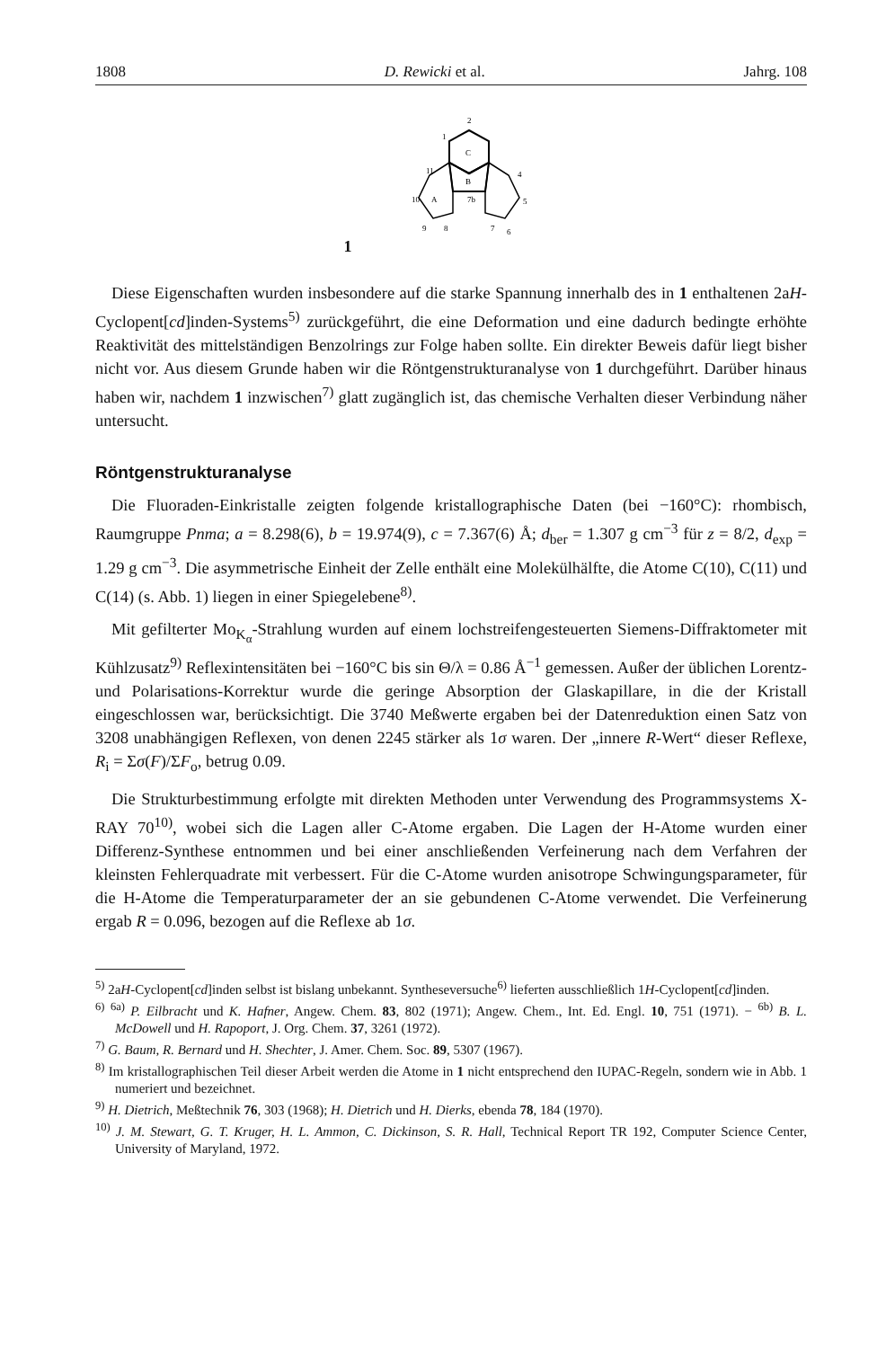1808 D. Rewicki et al. Jahrg. 108
1
C
B
A
2
1
11
10
9
8
7b
4
5
6
7
Diese Eigenschaften wurden insbesondere auf die starke Spannung innerhalb des in 1 enthaltenen 2aH-Cyclopent[cd]inden-Systems<sup>5)</sup> zurückgeführt, die eine Deformation und eine dadurch bedingte erhöhte Reaktivität des mittelständigen Benzolrings zur Folge haben sollte. Ein direkter Beweis dafür liegt bisher nicht vor. Aus diesem Grunde haben wir die Röntgenstrukturanalyse von 1 durchgeführt. Darüber hinaus haben wir, nachdem 1 inzwischen<sup>7)</sup> glatt zugänglich ist, das chemische Verhalten dieser Verbindung näher untersucht.
Röntgenstrukturanalyse
Die Fluoraden-Einkristalle zeigten folgende kristallographische Daten (bei −160°C): rhombisch, Raumgruppe Pnma; a = 8.298(6), b = 19.974(9), c = 7.367(6) Å; d<sub>ber</sub> = 1.307 g cm<sup>−3</sup> für z = 8/2, d<sub>exp</sub> = 1.29 g cm<sup>−3</sup>. Die asymmetrische Einheit der Zelle enthält eine Molekülhälfte, die Atome C(10), C(11) und C(14) (s. Abb. 1) liegen in einer Spiegelebene<sup>8)</sup>.
Mit gefilterter Mo<sub>K<sub>α</sub></sub>-Strahlung wurden auf einem lochstreifengesteuerten Siemens-Diffraktometer mit Kühlzusatz<sup>9)</sup> Reflexintensitäten bei −160°C bis sin Θ/λ = 0.86 Å<sup>−1</sup> gemessen. Außer der üblichen Lorentz- und Polarisations-Korrektur wurde die geringe Absorption der Glaskapillare, in die der Kristall eingeschlossen war, berücksichtigt. Die 3740 Meßwerte ergaben bei der Datenreduktion einen Satz von 3208 unabhängigen Reflexen, von denen 2245 stärker als 1σ waren. Der „innere R-Wert“ dieser Reflexe, R<sub>i</sub> = Σσ(F)/ΣF<sub>o</sub>, betrug 0.09.
Die Strukturbestimmung erfolgte mit direkten Methoden unter Verwendung des Programmsystems X-RAY 70<sup>10)</sup>, wobei sich die Lagen aller C-Atome ergaben. Die Lagen der H-Atome wurden einer Differenz-Synthese entnommen und bei einer anschließenden Verfeinerung nach dem Verfahren der kleinsten Fehlerquadrate mit verbessert. Für die C-Atome wurden anisotrope Schwingungsparameter, für die H-Atome die Temperaturparameter der an sie gebundenen C-Atome verwendet. Die Verfeinerung ergab R = 0.096, bezogen auf die Reflexe ab 1σ.
<sup>5)</sup> 2aH-Cyclopent[cd]inden selbst ist bislang unbekannt. Syntheseversuche<sup>6)</sup> lieferten ausschließlich 1H-Cyclopent[cd]inden.
<sup>6)</sup> <sup>6a)</sup> P. Eilbracht und K. Hafner, Angew. Chem. 83, 802 (1971); Angew. Chem., Int. Ed. Engl. 10, 751 (1971). − <sup>6b)</sup> B. L. McDowell und H. Rapoport, J. Org. Chem. 37, 3261 (1972).
<sup>7)</sup> G. Baum, R. Bernard und H. Shechter, J. Amer. Chem. Soc. 89, 5307 (1967).
<sup>8)</sup> Im kristallographischen Teil dieser Arbeit werden die Atome in 1 nicht entsprechend den IUPAC-Regeln, sondern wie in Abb. 1 numeriert und bezeichnet.
<sup>9)</sup> H. Dietrich, Meßtechnik 76, 303 (1968); H. Dietrich und H. Dierks, ebenda 78, 184 (1970).
<sup>10)</sup> J. M. Stewart, G. T. Kruger, H. L. Ammon, C. Dickinson, S. R. Hall, Technical Report TR 192, Computer Science Center, University of Maryland, 1972.